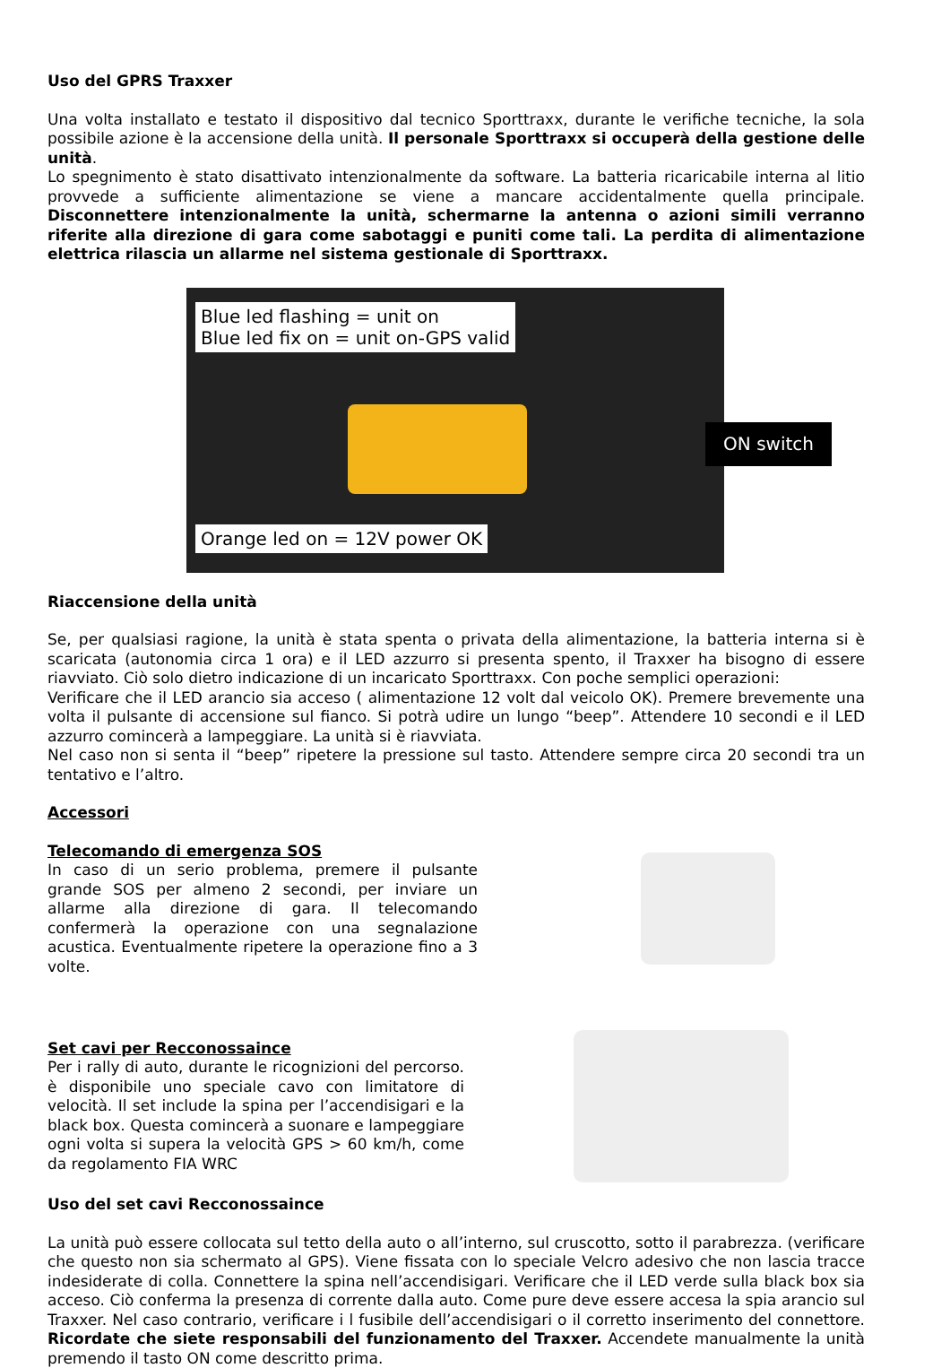Uso del GPRS Traxxer
Una volta installato e testato il dispositivo dal tecnico Sporttraxx, durante le verifiche tecniche, la sola possibile azione è la accensione della unità. Il personale Sporttraxx si occuperà della gestione delle unità.
Lo spegnimento è stato disattivato intenzionalmente da software. La batteria ricaricabile interna al litio provvede a sufficiente alimentazione se viene a mancare accidentalmente quella principale. Disconnettere intenzionalmente la unità, schermarne la antenna o azioni simili verranno riferite alla direzione di gara come sabotaggi e puniti come tali. La perdita di alimentazione elettrica rilascia un allarme nel sistema gestionale di Sporttraxx.
Blue led flashing = unit on
Blue led fix on = unit on-GPS valid
ON switch
Orange led on = 12V power OK
Riaccensione della unità
Se, per qualsiasi ragione, la unità è stata spenta o privata della alimentazione, la batteria interna si è scaricata (autonomia circa 1 ora) e il LED azzurro si presenta spento, il Traxxer ha bisogno di essere riavviato. Ciò solo dietro indicazione di un incaricato Sporttraxx. Con poche semplici operazioni:
Verificare che il LED arancio sia acceso ( alimentazione 12 volt dal veicolo OK). Premere brevemente una volta il pulsante di accensione sul fianco. Si potrà udire un lungo “beep”. Attendere 10 secondi e il LED azzurro comincerà a lampeggiare. La unità si è riavviata.
Nel caso non si senta il “beep” ripetere la pressione sul tasto. Attendere sempre circa 20 secondi tra un tentativo e l’altro.
Accessori
Telecomando di emergenza SOS
In caso di un serio problema, premere il pulsante grande SOS per almeno 2 secondi, per inviare un allarme alla direzione di gara. Il telecomando confermerà la operazione con una segnalazione acustica. Eventualmente ripetere la operazione fino a 3 volte.
Set cavi per Recconossaince
Per i rally di auto, durante le ricognizioni del percorso. è disponibile uno speciale cavo con limitatore di velocità. Il set include la spina per l’accendisigari e la black box. Questa comincerà a suonare e lampeggiare ogni volta si supera la velocità GPS > 60 km/h, come da regolamento FIA WRC
Uso del set cavi Recconossaince
La unità può essere collocata sul tetto della auto o all’interno, sul cruscotto, sotto il parabrezza. (verificare che questo non sia schermato al GPS). Viene fissata con lo speciale Velcro adesivo che non lascia tracce indesiderate di colla. Connettere la spina nell’accendisigari. Verificare che il LED verde sulla black box sia acceso. Ciò conferma la presenza di corrente dalla auto. Come pure deve essere accesa la spia arancio sul Traxxer. Nel caso contrario, verificare i l fusibile dell’accendisigari o il corretto inserimento del connettore. Ricordate che siete responsabili del funzionamento del Traxxer. Accendete manualmente la unità premendo il tasto ON come descritto prima.